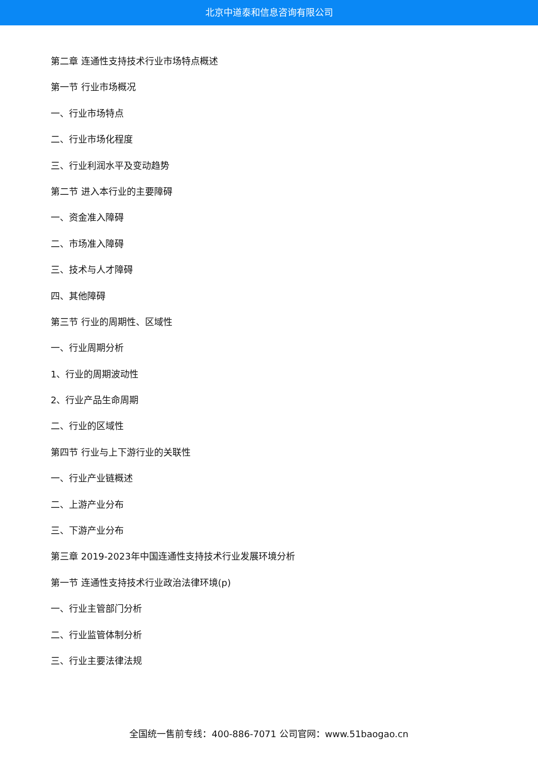北京中道泰和信息咨询有限公司
第二章 连通性支持技术行业市场特点概述
第一节 行业市场概况
一、行业市场特点
二、行业市场化程度
三、行业利润水平及变动趋势
第二节 进入本行业的主要障碍
一、资金准入障碍
二、市场准入障碍
三、技术与人才障碍
四、其他障碍
第三节 行业的周期性、区域性
一、行业周期分析
1、行业的周期波动性
2、行业产品生命周期
二、行业的区域性
第四节 行业与上下游行业的关联性
一、行业产业链概述
二、上游产业分布
三、下游产业分布
第三章 2019-2023年中国连通性支持技术行业发展环境分析
第一节 连通性支持技术行业政治法律环境(p)
一、行业主管部门分析
二、行业监管体制分析
三、行业主要法律法规
全国统一售前专线：400-886-7071 公司官网：www.51baogao.cn